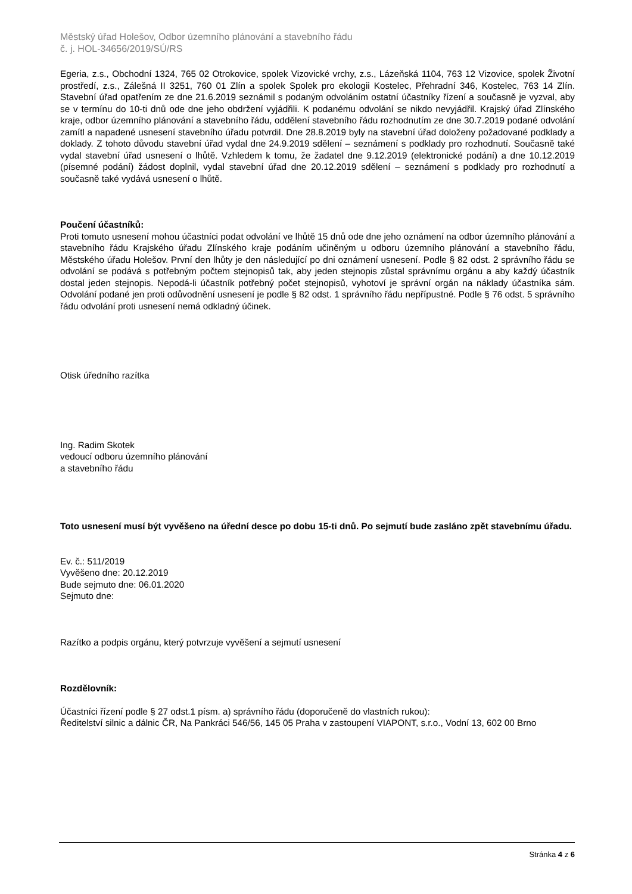Městský úřad Holešov, Odbor územního plánování a stavebního řádu
č. j. HOL-34656/2019/SÚ/RS
Egeria, z.s., Obchodní 1324, 765 02 Otrokovice, spolek Vizovické vrchy, z.s., Lázeňská 1104, 763 12 Vizovice, spolek Životní prostředí, z.s., Zálešná II 3251, 760 01 Zlín a spolek Spolek pro ekologii Kostelec, Přehradní 346, Kostelec, 763 14 Zlín. Stavební úřad opatřením ze dne 21.6.2019 seznámil s podaným odvoláním ostatní účastníky řízení a současně je vyzval, aby se v termínu do 10-ti dnů ode dne jeho obdržení vyjádřili. K podanému odvolání se nikdo nevyjádřil. Krajský úřad Zlínského kraje, odbor územního plánování a stavebního řádu, oddělení stavebního řádu rozhodnutím ze dne 30.7.2019 podané odvolání zamítl a napadené usnesení stavebního úřadu potvrdil. Dne 28.8.2019 byly na stavební úřad doloženy požadované podklady a doklady. Z tohoto důvodu stavební úřad vydal dne 24.9.2019 sdělení – seznámení s podklady pro rozhodnutí. Současně také vydal stavební úřad usnesení o lhůtě. Vzhledem k tomu, že žadatel dne 9.12.2019 (elektronické podání) a dne 10.12.2019 (písemné podání) žádost doplnil, vydal stavební úřad dne 20.12.2019 sdělení – seznámení s podklady pro rozhodnutí a současně také vydává usnesení o lhůtě.
Poučení účastníků:
Proti tomuto usnesení mohou účastníci podat odvolání ve lhůtě 15 dnů ode dne jeho oznámení na odbor územního plánování a stavebního řádu Krajského úřadu Zlínského kraje podáním učiněným u odboru územního plánování a stavebního řádu, Městského úřadu Holešov. První den lhůty je den následující po dni oznámení usnesení. Podle § 82 odst. 2 správního řádu se odvolání se podává s potřebným počtem stejnopisů tak, aby jeden stejnopis zůstal správnímu orgánu a aby každý účastník dostal jeden stejnopis. Nepodá-li účastník potřebný počet stejnopisů, vyhotoví je správní orgán na náklady účastníka sám. Odvolání podané jen proti odůvodnění usnesení je podle § 82 odst. 1 správního řádu nepřípustné. Podle § 76 odst. 5 správního řádu odvolání proti usnesení nemá odkladný účinek.
Otisk úředního razítka
Ing. Radim Skotek
vedoucí odboru územního plánování
a stavebního řádu
Toto usnesení musí být vyvěšeno na úřední desce po dobu 15-ti dnů. Po sejmutí bude zasláno zpět stavebnímu úřadu.
Ev. č.: 511/2019
Vyvěšeno dne: 20.12.2019
Bude sejmuto dne: 06.01.2020
Sejmuto dne:
Razítko a podpis orgánu, který potvrzuje vyvěšení a sejmutí usnesení
Rozdělovník:
Účastníci řízení podle § 27 odst.1 písm. a) správního řádu (doporučeně do vlastních rukou):
Ředitelství silnic a dálnic ČR, Na Pankráci 546/56, 145 05 Praha v zastoupení VIAPONT, s.r.o., Vodní 13, 602 00 Brno
Stránka 4 z 6